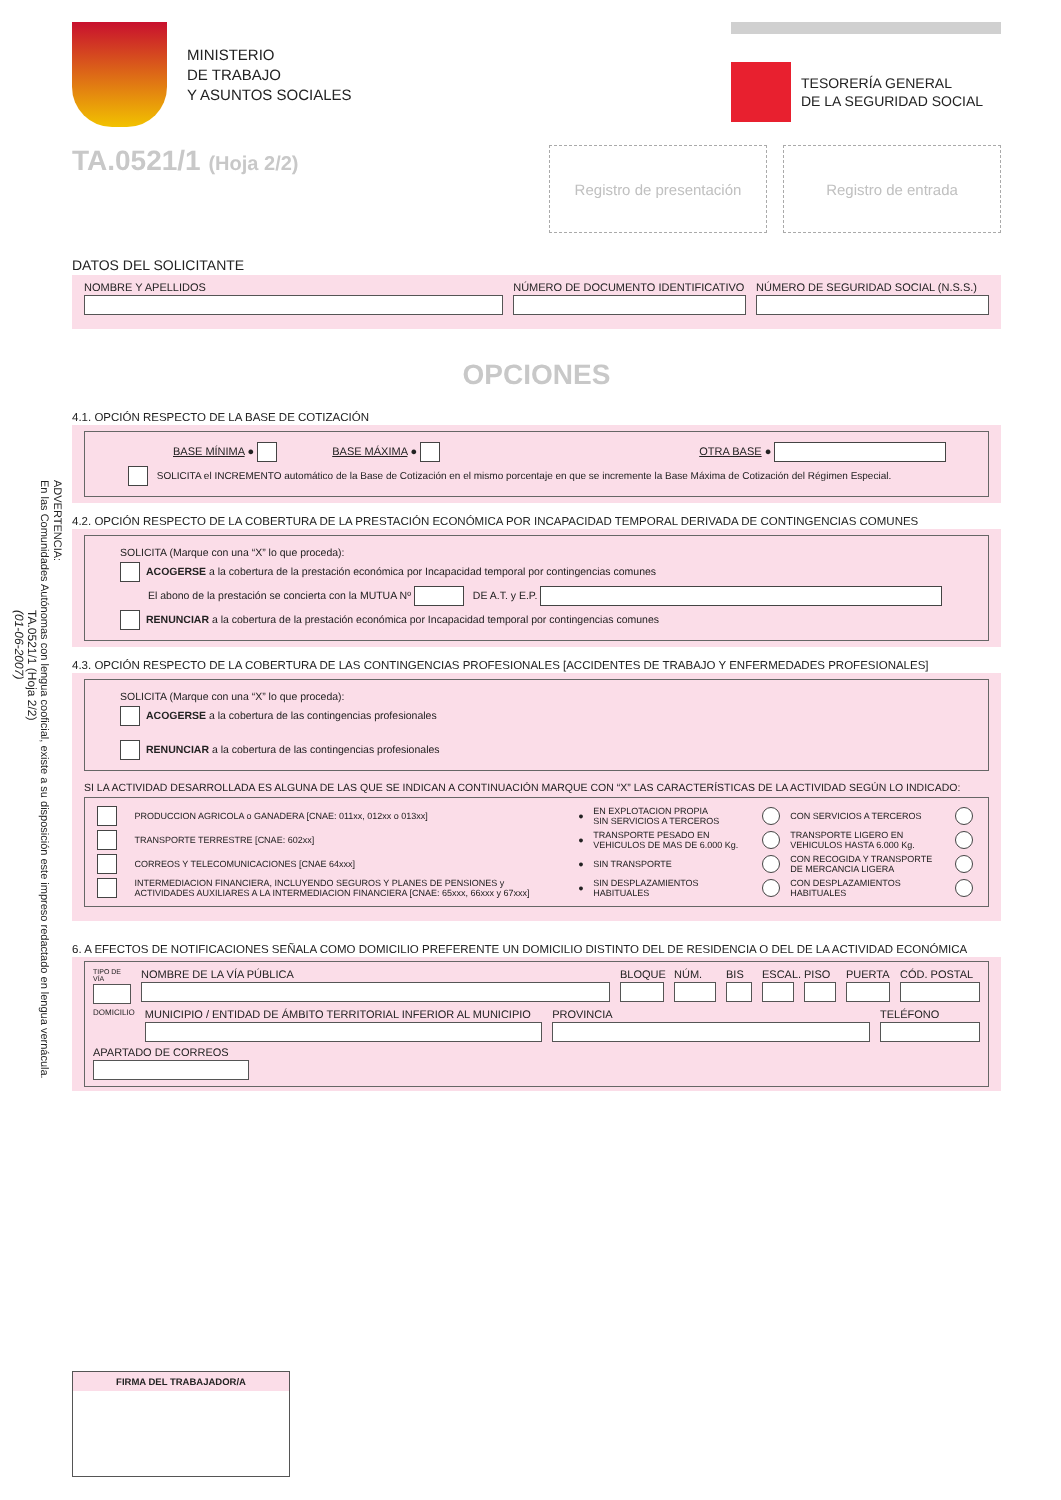ADVERTENCIA:
En las Comunidades Autónomas con lengua cooficial, existe a su disposición este impreso redactado en lengua vernácula.
TA.0521/1 (Hoja 2/2)
(01-06-2007)
MINISTERIO
DE TRABAJO
Y ASUNTOS SOCIALES
TESORERÍA GENERAL
DE LA SEGURIDAD SOCIAL
TA.0521/1 (Hoja 2/2)
Registro de presentación Registro de entrada
DATOS DEL SOLICITANTE
NOMBRE Y APELLIDOS NÚMERO DE DOCUMENTO IDENTIFICATIVO
NÚMERO DE SEGURIDAD SOCIAL (N.S.S.)
OPCIONES
4.1. OPCIÓN RESPECTO DE LA BASE DE COTIZACIÓN
BASE MÍNIMA ● BASE MÁXIMA ● OTRA BASE ●
SOLICITA el INCREMENTO automático de la Base de Cotización en el mismo porcentaje en que se incremente la Base Máxima de Cotización del Régimen Especial.
4.2. OPCIÓN RESPECTO DE LA COBERTURA DE LA PRESTACIÓN ECONÓMICA POR INCAPACIDAD TEMPORAL DERIVADA DE CONTINGENCIAS COMUNES
SOLICITA (Marque con una “X” lo que proceda):
ACOGERSE a la cobertura de la prestación económica por Incapacidad temporal por contingencias comunes
El abono de la prestación se concierta con la MUTUA Nº DE A.T. y E.P.
RENUNCIAR a la cobertura de la prestación económica por Incapacidad temporal por contingencias comunes
4.3. OPCIÓN RESPECTO DE LA COBERTURA DE LAS CONTINGENCIAS PROFESIONALES [ACCIDENTES DE TRABAJO Y ENFERMEDADES PROFESIONALES]
SOLICITA (Marque con una “X” lo que proceda):
ACOGERSE a la cobertura de las contingencias profesionales
RENUNCIAR a la cobertura de las contingencias profesionales
SI LA ACTIVIDAD DESARROLLADA ES ALGUNA DE LAS QUE SE INDICAN A CONTINUACIÓN MARQUE CON “X” LAS CARACTERÍSTICAS DE LA ACTIVIDAD SEGÚN LO INDICADO:
| | PRODUCCION AGRICOLA o GANADERA [CNAE: 011xx, 012xx o 013xx] | ● | EN EXPLOTACION PROPIA SIN SERVICIOS A TERCEROS | | CON SERVICIOS A TERCEROS | |
| | TRANSPORTE TERRESTRE [CNAE: 602xx] | ● | TRANSPORTE PESADO EN VEHICULOS DE MAS DE 6.000 Kg. | | TRANSPORTE LIGERO EN VEHICULOS HASTA 6.000 Kg. | |
| | CORREOS Y TELECOMUNICACIONES [CNAE 64xxx] | ● | SIN TRANSPORTE | | CON RECOGIDA Y TRANSPORTE DE MERCANCIA LIGERA | |
| | INTERMEDIACION FINANCIERA, INCLUYENDO SEGUROS Y PLANES DE PENSIONES y ACTIVIDADES AUXILIARES A LA INTERMEDIACION FINANCIERA [CNAE: 65xxx, 66xxx y 67xxx] | ● | SIN DESPLAZAMIENTOS HABITUALES | | CON DESPLAZAMIENTOS HABITUALES | |
6. A EFECTOS DE NOTIFICACIONES SEÑALA COMO DOMICILIO PREFERENTE UN DOMICILIO DISTINTO DEL DE RESIDENCIA O DEL DE LA ACTIVIDAD ECONÓMICA
TIPO DE VÍA
NOMBRE DE LA VÍA PÚBLICA BLOQUE NÚM. BIS ESCAL.
PISO PUERTA CÓD. POSTAL
DOMICILIO
MUNICIPIO / ENTIDAD DE ÁMBITO TERRITORIAL INFERIOR AL MUNICIPIO
PROVINCIA TELÉFONO
APARTADO DE CORREOS
FIRMA DEL TRABAJADOR/A